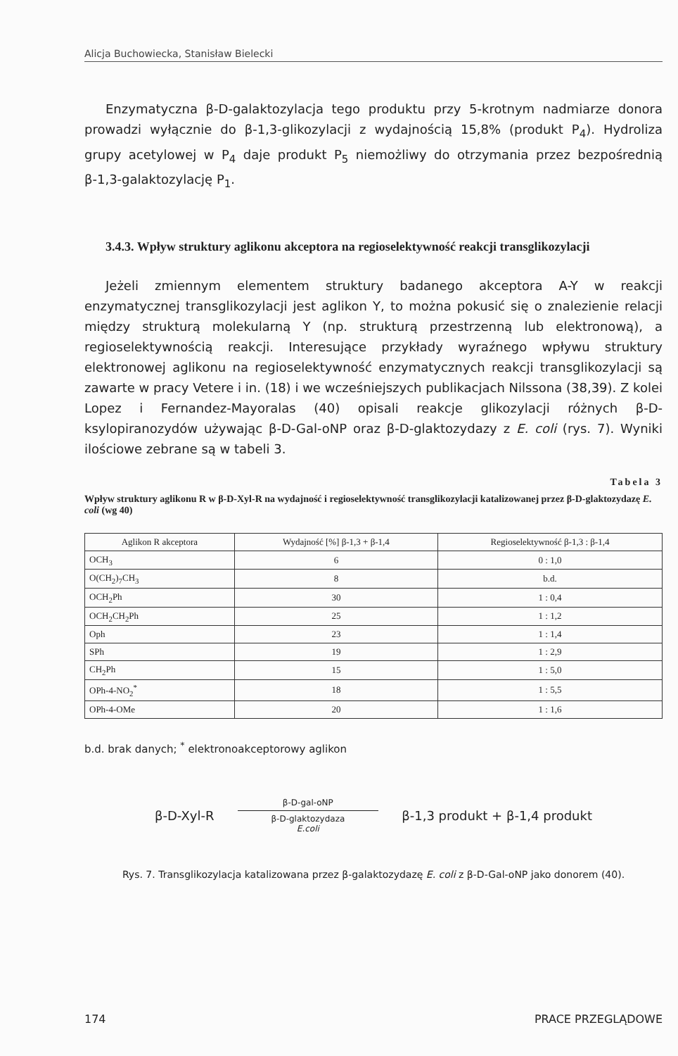Alicja Buchowiecka, Stanisław Bielecki
Enzymatyczna β-D-galaktozylacja tego produktu przy 5-krotnym nadmiarze donora prowadzi wyłącznie do β-1,3-glikozylacji z wydajnością 15,8% (produkt P<sub>4</sub>). Hydroliza grupy acetylowej w P<sub>4</sub> daje produkt P<sub>5</sub> niemożliwy do otrzymania przez bezpośrednią β-1,3-galaktozylację P<sub>1</sub>.
3.4.3. Wpływ struktury aglikonu akceptora na regioselektywność reakcji transglikozylacji
Jeżeli zmiennym elementem struktury badanego akceptora A-Y w reakcji enzymatycznej transglikozylacji jest aglikon Y, to można pokusić się o znalezienie relacji między strukturą molekularną Y (np. strukturą przestrzenną lub elektronową), a regioselektywnością reakcji. Interesujące przykłady wyraźnego wpływu struktury elektronowej aglikonu na regioselektywność enzymatycznych reakcji transglikozylacji są zawarte w pracy Vetere i in. (18) i we wcześniejszych publikacjach Nilssona (38,39). Z kolei Lopez i Fernandez-Mayoralas (40) opisali reakcje glikozylacji różnych β-D-ksylopiranozydów używając β-D-Gal-oNP oraz β-D-glaktozydazy z E. coli (rys. 7). Wyniki ilościowe zebrane są w tabeli 3.
Tabela 3
Wpływ struktury aglikonu R w β-D-Xyl-R na wydajność i regioselektywność transglikozylacji katalizowanej przez β-D-glaktozydazę E. coli (wg 40)
| Aglikon R akceptora | Wydajność [%] β-1,3 + β-1,4 | Regioselektywność β-1,3 : β-1,4 |
| --- | --- | --- |
| OCH<sub>3</sub> | 6 | 0 : 1,0 |
| O(CH<sub>2</sub>)<sub>7</sub>CH<sub>3</sub> | 8 | b.d. |
| OCH<sub>2</sub>Ph | 30 | 1 : 0,4 |
| OCH<sub>2</sub>CH<sub>2</sub>Ph | 25 | 1 : 1,2 |
| Oph | 23 | 1 : 1,4 |
| SPh | 19 | 1 : 2,9 |
| CH<sub>2</sub>Ph | 15 | 1 : 5,0 |
| OPh-4-NO<sub>2</sub><sup>*</sup> | 18 | 1 : 5,5 |
| OPh-4-OMe | 20 | 1 : 1,6 |
b.d. brak danych; <sup>*</sup> elektronoakceptorowy aglikon
β-D-Xyl-R
β-D-gal-oNP
β-D-glaktozydaza
E.coli
β-1,3 produkt + β-1,4 produkt
Rys. 7. Transglikozylacja katalizowana przez β-galaktozydazę E. coli z β-D-Gal-oNP jako donorem (40).
174 PRACE PRZEGLĄDOWE